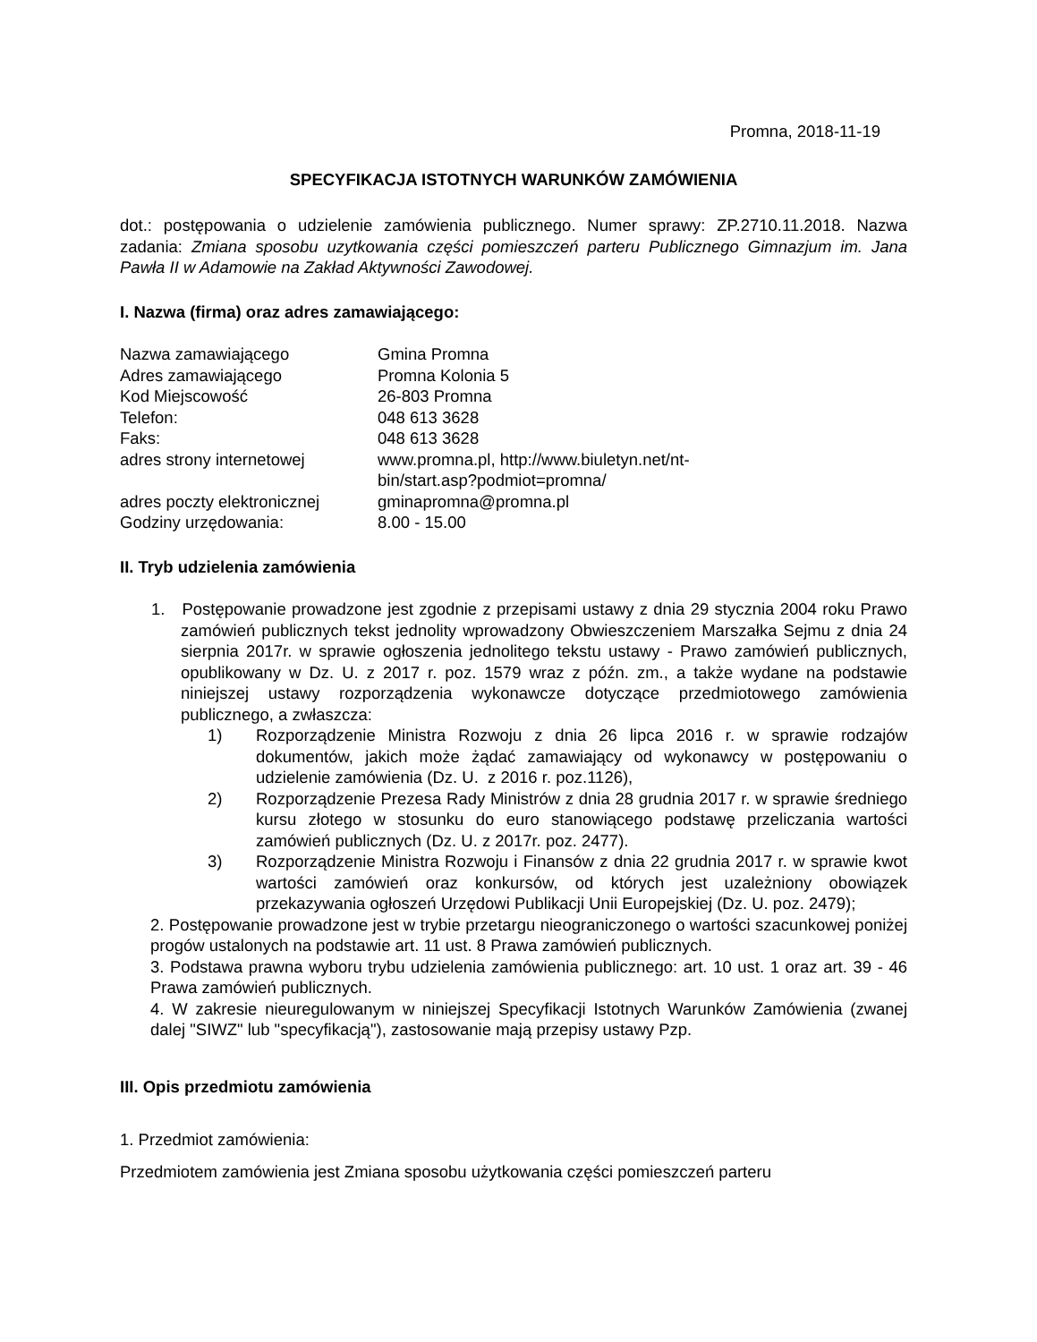Promna, 2018-11-19
SPECYFIKACJA ISTOTNYCH WARUNKÓW ZAMÓWIENIA
dot.: postępowania o udzielenie zamówienia publicznego. Numer sprawy: ZP.2710.11.2018. Nazwa zadania: Zmiana sposobu uzytkowania części pomieszczeń parteru Publicznego Gimnazjum im. Jana Pawła II w Adamowie na Zakład Aktywności Zawodowej.
I. Nazwa (firma) oraz adres zamawiającego:
| Nazwa zamawiającego | Gmina Promna |
| Adres zamawiającego | Promna Kolonia 5 |
| Kod Miejscowość | 26-803 Promna |
| Telefon: | 048 613 3628 |
| Faks: | 048 613 3628 |
| adres strony internetowej | www.promna.pl, http://www.biuletyn.net/nt- bin/start.asp?podmiot=promna/ |
| adres poczty elektronicznej | gminapromna@promna.pl |
| Godziny urzędowania: | 8.00 - 15.00 |
II. Tryb udzielenia zamówienia
1. Postępowanie prowadzone jest zgodnie z przepisami ustawy z dnia 29 stycznia 2004 roku Prawo zamówień publicznych tekst jednolity wprowadzony Obwieszczeniem Marszałka Sejmu z dnia 24 sierpnia 2017r. w sprawie ogłoszenia jednolitego tekstu ustawy - Prawo zamówień publicznych, opublikowany w Dz. U. z 2017 r. poz. 1579 wraz z późn. zm., a także wydane na podstawie niniejszej ustawy rozporządzenia wykonawcze dotyczące przedmiotowego zamówienia publicznego, a zwłaszcza:
1) Rozporządzenie Ministra Rozwoju z dnia 26 lipca 2016 r. w sprawie rodzajów dokumentów, jakich może żądać zamawiający od wykonawcy w postępowaniu o udzielenie zamówienia (Dz. U. z 2016 r. poz.1126),
2) Rozporządzenie Prezesa Rady Ministrów z dnia 28 grudnia 2017 r. w sprawie średniego kursu złotego w stosunku do euro stanowiącego podstawę przeliczania wartości zamówień publicznych (Dz. U. z 2017r. poz. 2477).
3) Rozporządzenie Ministra Rozwoju i Finansów z dnia 22 grudnia 2017 r. w sprawie kwot wartości zamówień oraz konkursów, od których jest uzależniony obowiązek przekazywania ogłoszeń Urzędowi Publikacji Unii Europejskiej (Dz. U. poz. 2479);
2. Postępowanie prowadzone jest w trybie przetargu nieograniczonego o wartości szacunkowej poniżej progów ustalonych na podstawie art. 11 ust. 8 Prawa zamówień publicznych.
3. Podstawa prawna wyboru trybu udzielenia zamówienia publicznego: art. 10 ust. 1 oraz art. 39 - 46 Prawa zamówień publicznych.
4. W zakresie nieuregulowanym w niniejszej Specyfikacji Istotnych Warunków Zamówienia (zwanej dalej "SIWZ" lub "specyfikacją"), zastosowanie mają przepisy ustawy Pzp.
III. Opis przedmiotu zamówienia
1. Przedmiot zamówienia:
Przedmiotem zamówienia jest Zmiana sposobu użytkowania części pomieszczeń parteru